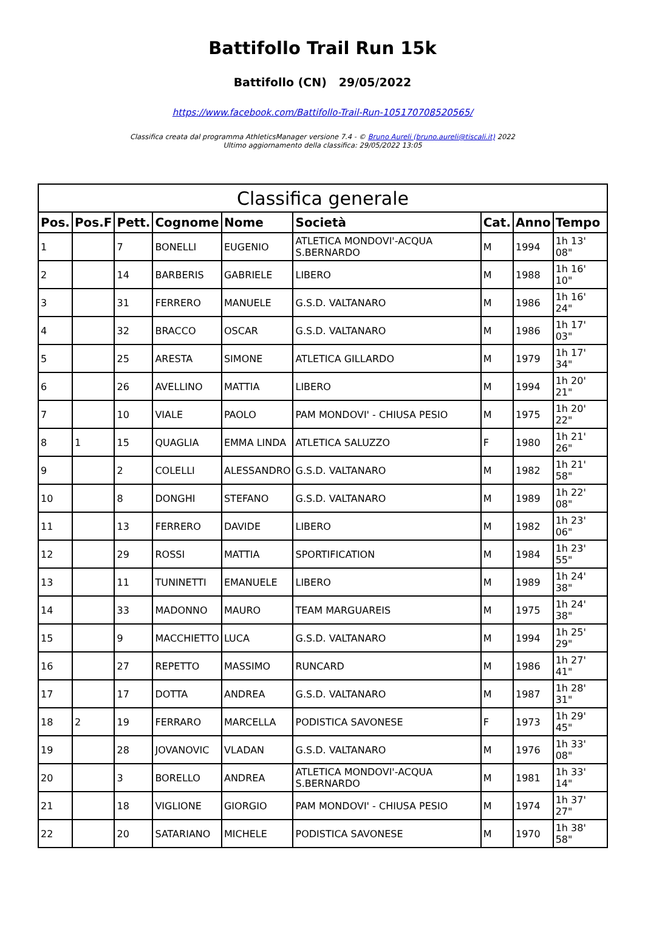Battifollo Trail Run 15k
Battifollo (CN) 29/05/2022
https://www.facebook.com/Battifollo-Trail-Run-105170708520565/
Classifica creata dal programma AthleticsManager versione 7.4 - © Bruno Aureli (bruno.aureli@tiscali.it) 2022
Ultimo aggiornamento della classifica: 29/05/2022 13:05
| Classifica generale | | | | | | | | |
| --- | --- | --- | --- | --- | --- | --- | --- | --- |
| Pos. | Pos.F | Pett. | Cognome | Nome | Società | Cat. | Anno | Tempo |
| 1 | | 7 | BONELLI | EUGENIO | ATLETICA MONDOVI'-ACQUA S.BERNARDO | M | 1994 | 1h 13' 08" |
| 2 | | 14 | BARBERIS | GABRIELE | LIBERO | M | 1988 | 1h 16' 10" |
| 3 | | 31 | FERRERO | MANUELE | G.S.D. VALTANARO | M | 1986 | 1h 16' 24" |
| 4 | | 32 | BRACCO | OSCAR | G.S.D. VALTANARO | M | 1986 | 1h 17' 03" |
| 5 | | 25 | ARESTA | SIMONE | ATLETICA GILLARDO | M | 1979 | 1h 17' 34" |
| 6 | | 26 | AVELLINO | MATTIA | LIBERO | M | 1994 | 1h 20' 21" |
| 7 | | 10 | VIALE | PAOLO | PAM MONDOVI' - CHIUSA PESIO | M | 1975 | 1h 20' 22" |
| 8 | 1 | 15 | QUAGLIA | EMMA LINDA | ATLETICA SALUZZO | F | 1980 | 1h 21' 26" |
| 9 | | 2 | COLELLI | ALESSANDRO | G.S.D. VALTANARO | M | 1982 | 1h 21' 58" |
| 10 | | 8 | DONGHI | STEFANO | G.S.D. VALTANARO | M | 1989 | 1h 22' 08" |
| 11 | | 13 | FERRERO | DAVIDE | LIBERO | M | 1982 | 1h 23' 06" |
| 12 | | 29 | ROSSI | MATTIA | SPORTIFICATION | M | 1984 | 1h 23' 55" |
| 13 | | 11 | TUNINETTI | EMANUELE | LIBERO | M | 1989 | 1h 24' 38" |
| 14 | | 33 | MADONNO | MAURO | TEAM MARGUAREIS | M | 1975 | 1h 24' 38" |
| 15 | | 9 | MACCHIETTO | LUCA | G.S.D. VALTANARO | M | 1994 | 1h 25' 29" |
| 16 | | 27 | REPETTO | MASSIMO | RUNCARD | M | 1986 | 1h 27' 41" |
| 17 | | 17 | DOTTA | ANDREA | G.S.D. VALTANARO | M | 1987 | 1h 28' 31" |
| 18 | 2 | 19 | FERRARO | MARCELLA | PODISTICA SAVONESE | F | 1973 | 1h 29' 45" |
| 19 | | 28 | JOVANOVIC | VLADAN | G.S.D. VALTANARO | M | 1976 | 1h 33' 08" |
| 20 | | 3 | BORELLO | ANDREA | ATLETICA MONDOVI'-ACQUA S.BERNARDO | M | 1981 | 1h 33' 14" |
| 21 | | 18 | VIGLIONE | GIORGIO | PAM MONDOVI' - CHIUSA PESIO | M | 1974 | 1h 37' 27" |
| 22 | | 20 | SATARIANO | MICHELE | PODISTICA SAVONESE | M | 1970 | 1h 38' 58" |